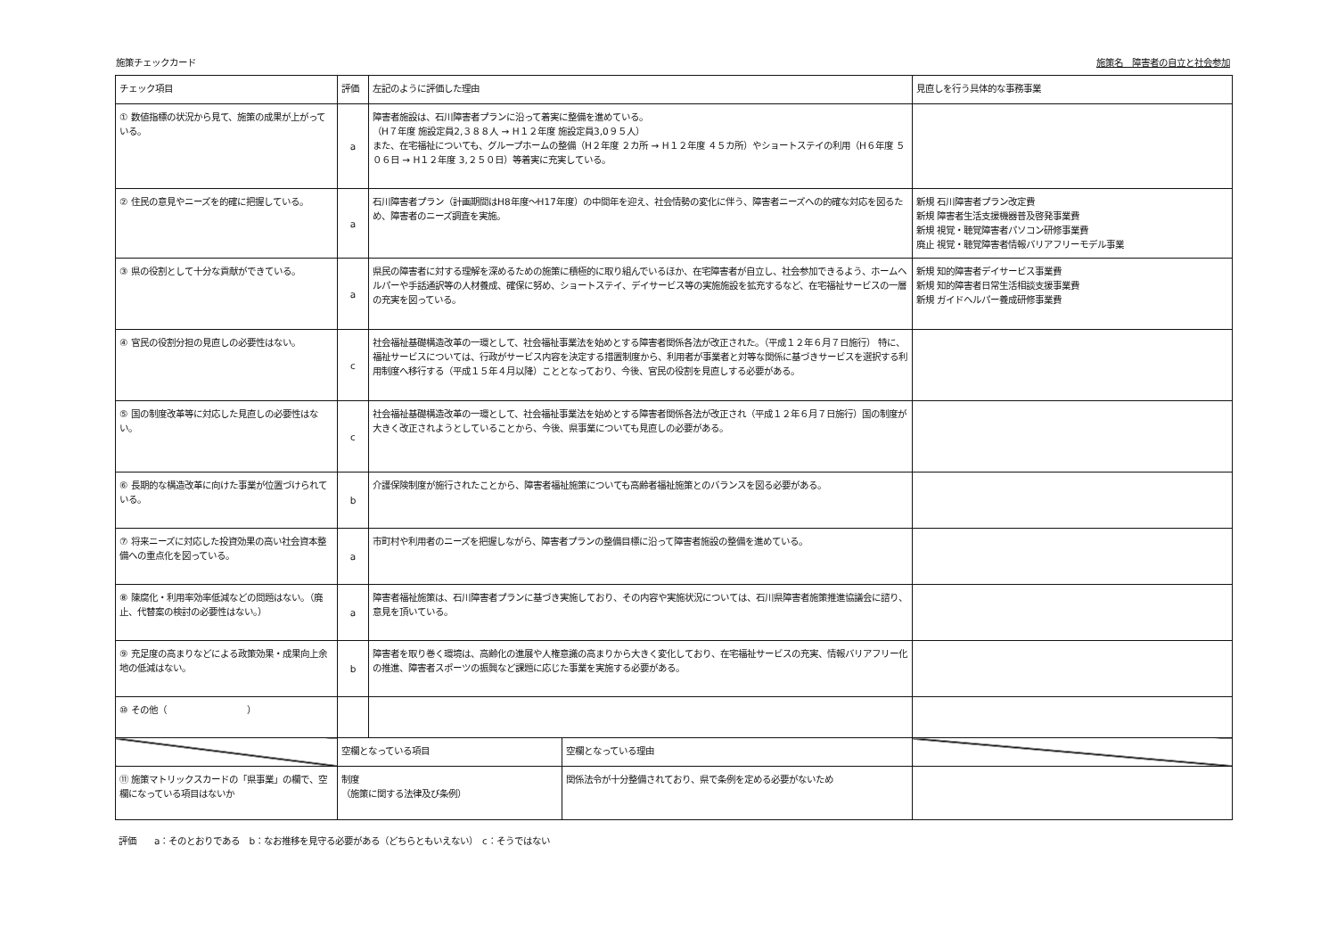施策チェックカード 施策名　障害者の自立と社会参加
| チェック項目 | 評価 | 左記のように評価した理由 | | 見直しを行う具体的な事務事業 |
| --- | --- | --- | --- | --- |
| ① 数値指標の状況から見て、施策の成果が上がっている。 | a | 障害者施設は、石川障害者プランに沿って着実に整備を進めている。 （H７年度 施設定員2,３８８人 → H１２年度 施設定員3,0９５人） また、在宅福祉についても、グループホームの整備（H２年度 ２カ所 → H１２年度 ４５カ所）やショートステイの利用（H６年度 ５０６日 → H１２年度 3,２５０日）等着実に充実している。 | | |
| ② 住民の意見やニーズを的確に把握している。 | a | 石川障害者プラン（計画期間はH8年度～H17年度）の中間年を迎え、社会情勢の変化に伴う、障害者ニーズへの的確な対応を図るため、障害者のニーズ調査を実施。 | | 新規 石川障害者プラン改定費 新規 障害者生活支援機器普及啓発事業費 新規 視覚・聴覚障害者パソコン研修事業費 廃止 視覚・聴覚障害者情報バリアフリーモデル事業 |
| ③ 県の役割として十分な貢献ができている。 | a | 県民の障害者に対する理解を深めるための施策に積極的に取り組んでいるほか、在宅障害者が自立し、社会参加できるよう、ホームヘルパーや手話通訳等の人材養成、確保に努め、ショートステイ、デイサービス等の実施施設を拡充するなど、在宅福祉サービスの一層の充実を図っている。 | | 新規 知的障害者デイサービス事業費 新規 知的障害者日常生活相談支援事業費 新規 ガイドヘルパー養成研修事業費 |
| ④ 官民の役割分担の見直しの必要性はない。 | c | 社会福祉基礎構造改革の一環として、社会福祉事業法を始めとする障害者関係各法が改正された。（平成１２年６月７日施行） 特に、福祉サービスについては、行政がサービス内容を決定する措置制度から、利用者が事業者と対等な関係に基づきサービスを選択する利用制度へ移行する（平成１５年４月以降）こととなっており、今後、官民の役割を見直しする必要がある。 | | |
| ⑤ 国の制度改革等に対応した見直しの必要性はない。 | c | 社会福祉基礎構造改革の一環として、社会福祉事業法を始めとする障害者関係各法が改正され（平成１２年６月７日施行）国の制度が大きく改正されようとしていることから、今後、県事業についても見直しの必要がある。 | | |
| ⑥ 長期的な構造改革に向けた事業が位置づけられている。 | b | 介護保険制度が施行されたことから、障害者福祉施策についても高齢者福祉施策とのバランスを図る必要がある。 | | |
| ⑦ 将来ニーズに対応した投資効果の高い社会資本整備への重点化を図っている。 | a | 市町村や利用者のニーズを把握しながら、障害者プランの整備目標に沿って障害者施設の整備を進めている。 | | |
| ⑧ 陳腐化・利用率効率低減などの問題はない。（廃止、代替案の検討の必要性はない。） | a | 障害者福祉施策は、石川障害者プランに基づき実施しており、その内容や実施状況については、石川県障害者施策推進協議会に諮り、意見を頂いている。 | | |
| ⑨ 充足度の高まりなどによる政策効果・成果向上余地の低減はない。 | b | 障害者を取り巻く環境は、高齢化の進展や人権意識の高まりから大きく変化しており、在宅福祉サービスの充実、情報バリアフリー化の推進、障害者スポーツの振興など課題に応じた事業を実施する必要がある。 | | |
| ⑩ その他（ ） | | | | |
| | 空欄となっている項目 | | 空欄となっている理由 | |
| ⑪ 施策マトリックスカードの「県事業」の欄で、空欄になっている項目はないか | 制度 （施策に関する法律及び条例） | | 関係法令が十分整備されており、県で条例を定める必要がないため | |
評価　　a：そのとおりである　b：なお推移を見守る必要がある（どちらともいえない）　c：そうではない